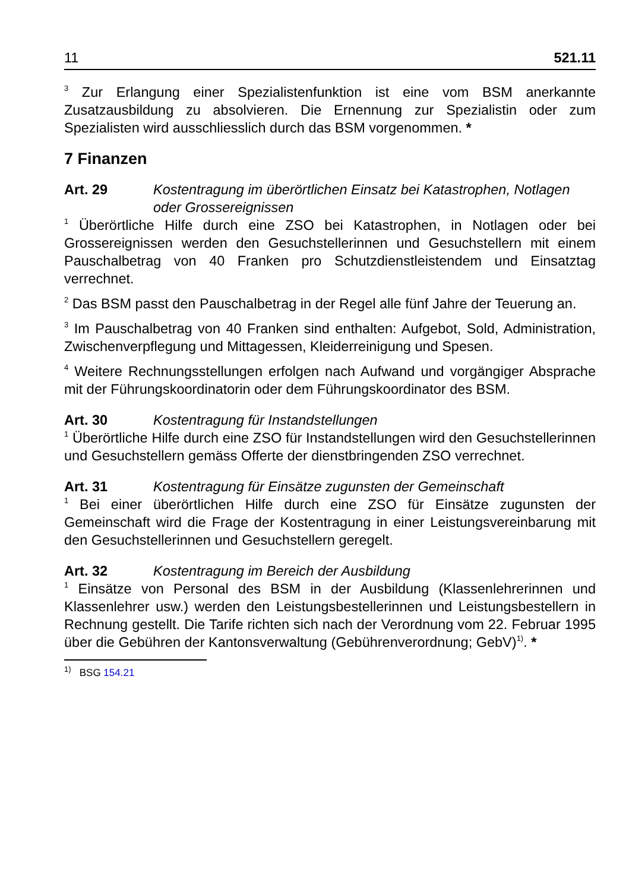11 521.11
<sup>3</sup> Zur Erlangung einer Spezialistenfunktion ist eine vom BSM anerkannte Zusatzausbildung zu absolvieren. Die Ernennung zur Spezialistin oder zum Spezialisten wird ausschliesslich durch das BSM vorgenommen. *
7 Finanzen
Art. 29 Kostentragung im überörtlichen Einsatz bei Katastrophen, Notlagen oder Grossereignissen
<sup>1</sup> Überörtliche Hilfe durch eine ZSO bei Katastrophen, in Notlagen oder bei Grossereignissen werden den Gesuchstellerinnen und Gesuchstellern mit einem Pauschalbetrag von 40 Franken pro Schutzdienstleistendem und Einsatztag verrechnet.
<sup>2</sup> Das BSM passt den Pauschalbetrag in der Regel alle fünf Jahre der Teuerung an.
<sup>3</sup> Im Pauschalbetrag von 40 Franken sind enthalten: Aufgebot, Sold, Administration, Zwischenverpflegung und Mittagessen, Kleiderreinigung und Spesen.
<sup>4</sup> Weitere Rechnungsstellungen erfolgen nach Aufwand und vorgängiger Absprache mit der Führungskoordinatorin oder dem Führungskoordinator des BSM.
Art. 30 Kostentragung für Instandstellungen
<sup>1</sup> Überörtliche Hilfe durch eine ZSO für Instandstellungen wird den Gesuchstellerinnen und Gesuchstellern gemäss Offerte der dienstbringenden ZSO verrechnet.
Art. 31 Kostentragung für Einsätze zugunsten der Gemeinschaft
<sup>1</sup> Bei einer überörtlichen Hilfe durch eine ZSO für Einsätze zugunsten der Gemeinschaft wird die Frage der Kostentragung in einer Leistungsvereinbarung mit den Gesuchstellerinnen und Gesuchstellern geregelt.
Art. 32 Kostentragung im Bereich der Ausbildung
<sup>1</sup> Einsätze von Personal des BSM in der Ausbildung (Klassenlehrerinnen und Klassenlehrer usw.) werden den Leistungsbestellerinnen und Leistungsbestellern in Rechnung gestellt. Die Tarife richten sich nach der Verordnung vom 22. Februar 1995 über die Gebühren der Kantonsverwaltung (Gebührenverordnung; GebV)<sup>1)</sup>. *
<sup>1)</sup> BSG 154.21